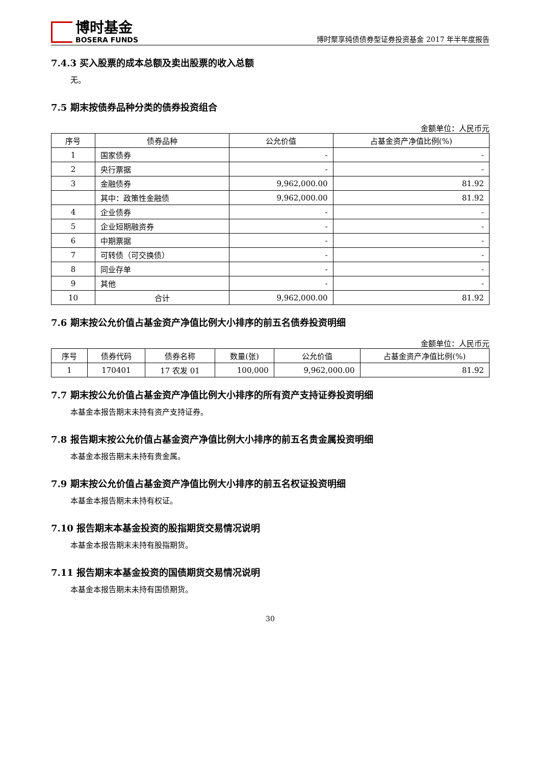博时基金
BOSERA FUNDS
博时聚享纯债债券型证券投资基金 2017 年半年度报告
7.4.3 买入股票的成本总额及卖出股票的收入总额
无。
7.5 期末按债券品种分类的债券投资组合
金额单位：人民币元
| 序号 | 债券品种 | 公允价值 | 占基金资产净值比例(%) |
| --- | --- | --- | --- |
| 1 | 国家债券 | - | - |
| 2 | 央行票据 | - | - |
| 3 | 金融债券 | 9,962,000.00 | 81.92 |
| | 其中：政策性金融债 | 9,962,000.00 | 81.92 |
| 4 | 企业债券 | - | - |
| 5 | 企业短期融资券 | - | - |
| 6 | 中期票据 | - | - |
| 7 | 可转债（可交换债） | - | - |
| 8 | 同业存单 | - | - |
| 9 | 其他 | - | - |
| 10 | 合计 | 9,962,000.00 | 81.92 |
7.6 期末按公允价值占基金资产净值比例大小排序的前五名债券投资明细
金额单位：人民币元
| 序号 | 债券代码 | 债券名称 | 数量(张) | 公允价值 | 占基金资产净值比例(%) |
| --- | --- | --- | --- | --- | --- |
| 1 | 170401 | 17 农发 01 | 100,000 | 9,962,000.00 | 81.92 |
7.7 期末按公允价值占基金资产净值比例大小排序的所有资产支持证券投资明细
本基金本报告期末未持有资产支持证券。
7.8 报告期末按公允价值占基金资产净值比例大小排序的前五名贵金属投资明细
本基金本报告期末未持有贵金属。
7.9 期末按公允价值占基金资产净值比例大小排序的前五名权证投资明细
本基金本报告期末未持有权证。
7.10 报告期末本基金投资的股指期货交易情况说明
本基金本报告期末未持有股指期货。
7.11 报告期末本基金投资的国债期货交易情况说明
本基金本报告期末未持有国债期货。
30